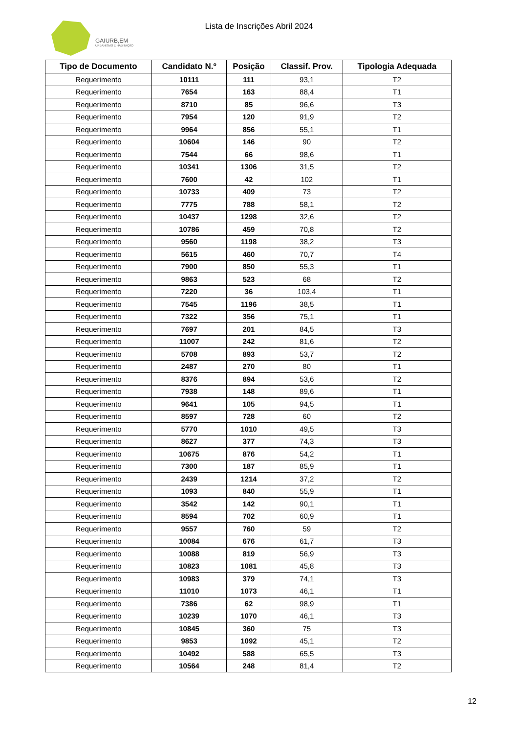GAIURB,EM
URBANISMO E HABITAÇÃO
Lista de Inscrições Abril 2024
| Tipo de Documento | Candidato N.º | Posição | Classif. Prov. | Tipologia Adequada |
| --- | --- | --- | --- | --- |
| Requerimento | 10111 | 111 | 93,1 | T2 |
| Requerimento | 7654 | 163 | 88,4 | T1 |
| Requerimento | 8710 | 85 | 96,6 | T3 |
| Requerimento | 7954 | 120 | 91,9 | T2 |
| Requerimento | 9964 | 856 | 55,1 | T1 |
| Requerimento | 10604 | 146 | 90 | T2 |
| Requerimento | 7544 | 66 | 98,6 | T1 |
| Requerimento | 10341 | 1306 | 31,5 | T2 |
| Requerimento | 7600 | 42 | 102 | T1 |
| Requerimento | 10733 | 409 | 73 | T2 |
| Requerimento | 7775 | 788 | 58,1 | T2 |
| Requerimento | 10437 | 1298 | 32,6 | T2 |
| Requerimento | 10786 | 459 | 70,8 | T2 |
| Requerimento | 9560 | 1198 | 38,2 | T3 |
| Requerimento | 5615 | 460 | 70,7 | T4 |
| Requerimento | 7900 | 850 | 55,3 | T1 |
| Requerimento | 9863 | 523 | 68 | T2 |
| Requerimento | 7220 | 36 | 103,4 | T1 |
| Requerimento | 7545 | 1196 | 38,5 | T1 |
| Requerimento | 7322 | 356 | 75,1 | T1 |
| Requerimento | 7697 | 201 | 84,5 | T3 |
| Requerimento | 11007 | 242 | 81,6 | T2 |
| Requerimento | 5708 | 893 | 53,7 | T2 |
| Requerimento | 2487 | 270 | 80 | T1 |
| Requerimento | 8376 | 894 | 53,6 | T2 |
| Requerimento | 7938 | 148 | 89,6 | T1 |
| Requerimento | 9641 | 105 | 94,5 | T1 |
| Requerimento | 8597 | 728 | 60 | T2 |
| Requerimento | 5770 | 1010 | 49,5 | T3 |
| Requerimento | 8627 | 377 | 74,3 | T3 |
| Requerimento | 10675 | 876 | 54,2 | T1 |
| Requerimento | 7300 | 187 | 85,9 | T1 |
| Requerimento | 2439 | 1214 | 37,2 | T2 |
| Requerimento | 1093 | 840 | 55,9 | T1 |
| Requerimento | 3542 | 142 | 90,1 | T1 |
| Requerimento | 8594 | 702 | 60,9 | T1 |
| Requerimento | 9557 | 760 | 59 | T2 |
| Requerimento | 10084 | 676 | 61,7 | T3 |
| Requerimento | 10088 | 819 | 56,9 | T3 |
| Requerimento | 10823 | 1081 | 45,8 | T3 |
| Requerimento | 10983 | 379 | 74,1 | T3 |
| Requerimento | 11010 | 1073 | 46,1 | T1 |
| Requerimento | 7386 | 62 | 98,9 | T1 |
| Requerimento | 10239 | 1070 | 46,1 | T3 |
| Requerimento | 10845 | 360 | 75 | T3 |
| Requerimento | 9853 | 1092 | 45,1 | T2 |
| Requerimento | 10492 | 588 | 65,5 | T3 |
| Requerimento | 10564 | 248 | 81,4 | T2 |
12